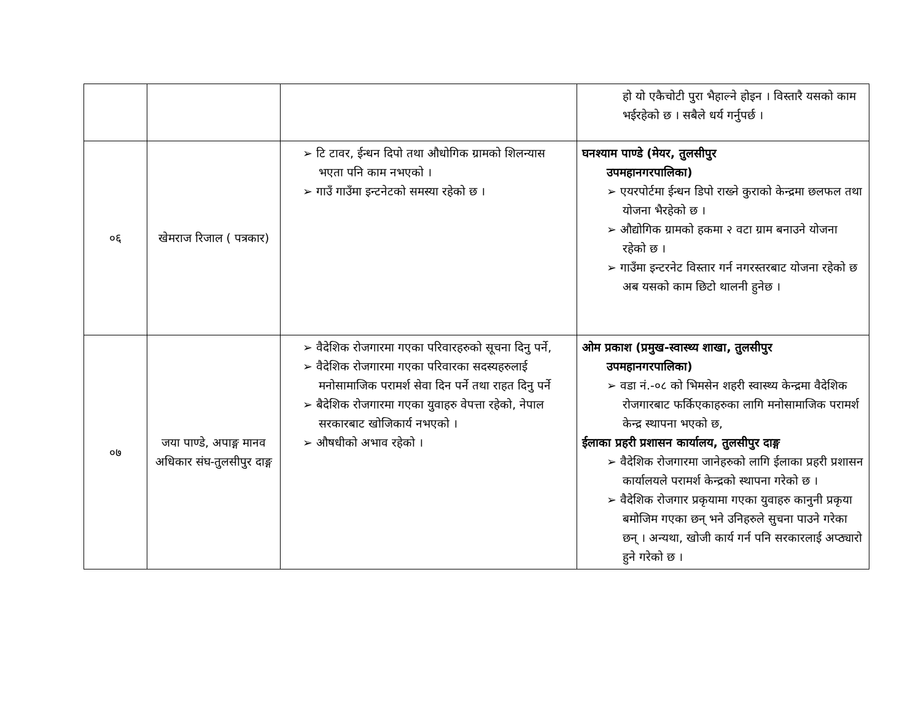| | | | हो यो एकैचोटी पुरा भैहाल्ने होइन । विस्तारै यसको काम भईरहेको छ । सबैले धर्य गर्नुपर्छ । |
| ०६ | खेमराज रिजाल ( पत्रकार) | ➢ टि टावर, ईन्धन दिपो तथा औधोगिक ग्रामको शिलन्यास भएता पनि काम नभएको । ➢ गाउँ गाउँमा इन्टनेटको समस्या रहेको छ । | घनश्याम पाण्डे (मेयर, तुलसीपुर उपमहानगरपालिका) ➢ एयरपोर्टमा ईन्धन डिपो राख्ने कुराको केन्द्रमा छलफल तथा योजना भैरहेको छ । ➢ औद्योगिक ग्रामको हकमा २ वटा ग्राम बनाउने योजना रहेको छ । ➢ गाउँमा इन्टरनेट विस्तार गर्न नगरस्तरबाट योजना रहेको छ अब यसको काम छिटो थालनी हुनेछ । |
| ०७ | जया पाण्डे, अपाङ्ग मानव अधिकार संघ-तुलसीपुर दाङ्ग | ➢ वैदेशिक रोजगारमा गएका परिवारहरुको सूचना दिनु पर्ने, ➢ वैदेशिक रोजगारमा गएका परिवारका सदस्यहरुलाई मनोसामाजिक परामर्श सेवा दिन पर्ने तथा राहत दिनु पर्ने ➢ बैदेशिक रोजगारमा गएका युवाहरु वेपत्ता रहेको, नेपाल सरकारबाट खोजिकार्य नभएको । ➢ औषधीको अभाव रहेको । | ओम प्रकाश (प्रमुख-स्वास्थ्य शाखा, तुलसीपुर उपमहानगरपालिका) ➢ वडा नं.-०८ को भिमसेन शहरी स्वास्थ्य केन्द्रमा वैदेशिक रोजगारबाट फर्किएकाहरुका लागि मनोसामाजिक परामर्श केन्द्र स्थापना भएको छ, ईलाका प्रहरी प्रशासन कार्यालय, तुलसीपुर दाङ्ग ➢ वैदेशिक रोजगारमा जानेहरुको लागि ईलाका प्रहरी प्रशासन कार्यालयले परामर्श केन्द्रको स्थापना गरेको छ । ➢ वैदेशिक रोजगार प्रकृयामा गएका युवाहरु कानुनी प्रकृया बमोजिम गएका छन् भने उनिहरुले सुचना पाउने गरेका छन् । अन्यथा, खोजी कार्य गर्न पनि सरकारलाई अप्ठ्यारो हुने गरेको छ । |